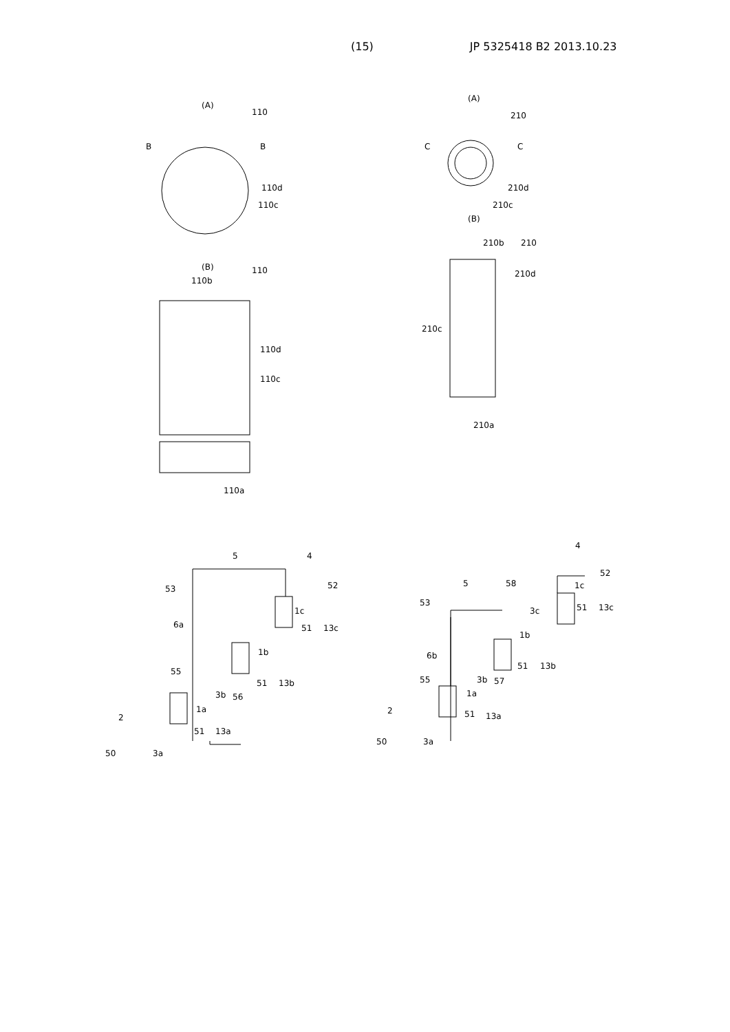(15) JP 5325418 B2 2013.10.23
(A)
110
B
B
110d
110c
(B)
110
110b
110d
110c
110a
(A)
210
C
C
210d
210c
(B)
210b
210
210d
210c
210a
5
4
52
53
1c
6a
51
13c
1b
55
51
13b
3b
56
1a
2
51
13a
50
3a
4
52
5
58
1c
53
51
13c
3c
1b
6b
51
13b
55
3b
57
1a
2
51
13a
50
3a